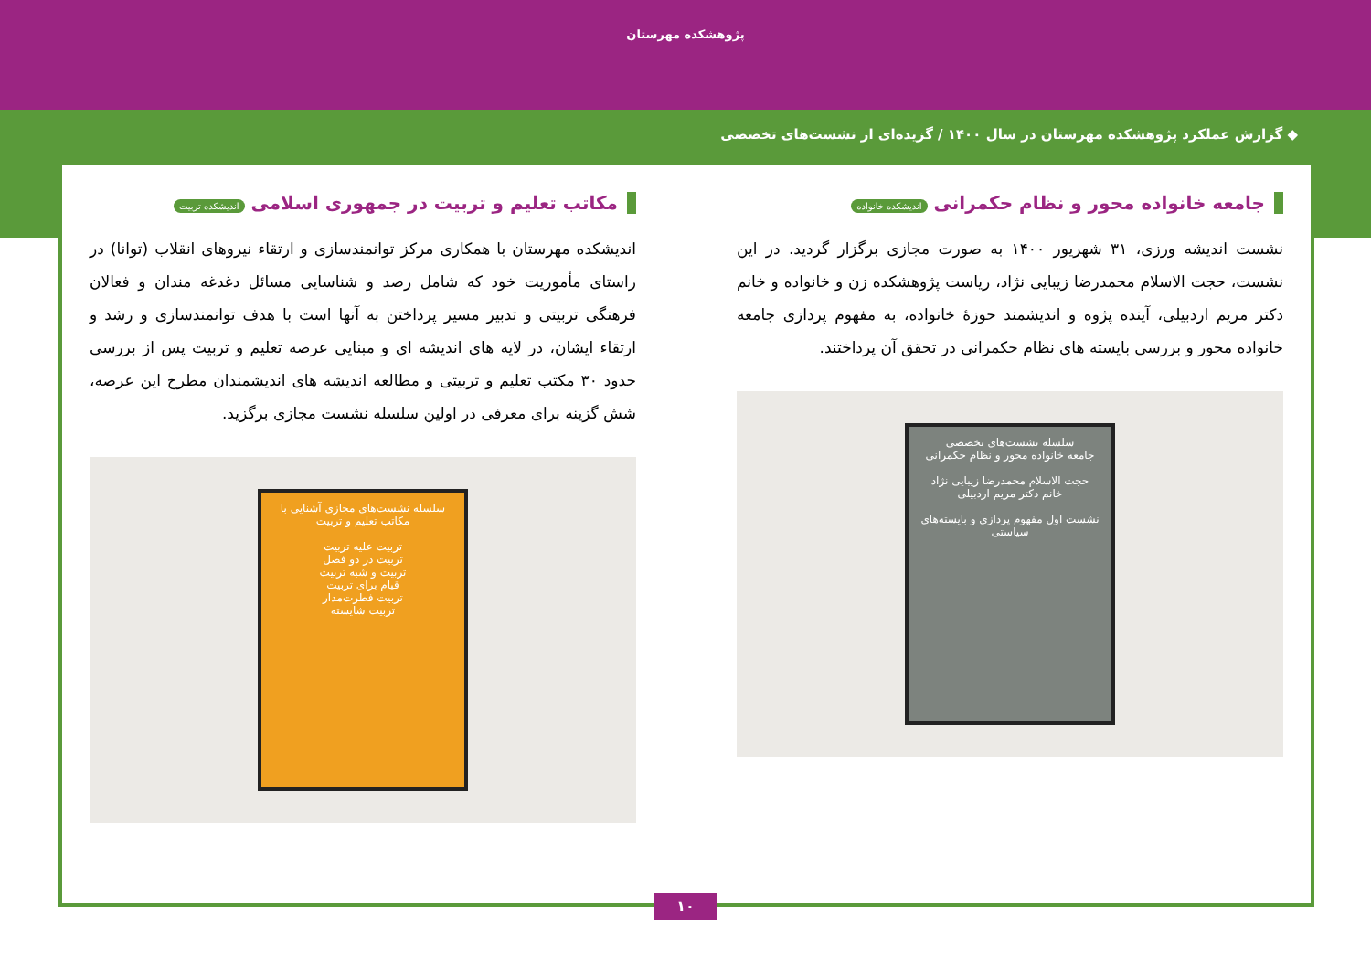پژوهشکده مهرستان
◆ گزارش عملکرد پژوهشکده مهرستان در سال ۱۴۰۰ / گزیده‌ای از نشست‌های تخصصی
جامعه خانواده محور و نظام حکمرانی اندیشکده خانواده
نشست اندیشه ورزی، ۳۱ شهریور ۱۴۰۰ به صورت مجازی برگزار گردید. در این نشست، حجت الاسلام محمدرضا زیبایی نژاد، ریاست پژوهشکده زن و خانواده و خانم دکتر مریم اردبیلی، آینده پژوه و اندیشمند حوزهٔ خانواده، به مفهوم پردازی جامعه خانواده محور و بررسی بایسته های نظام حکمرانی در تحقق آن پرداختند.
سلسله نشست‌های تخصصی
جامعه خانواده محور و نظام حکمرانی
حجت الاسلام محمدرضا زیبایی نژاد
خانم دکتر مریم اردبیلی
نشست اول مفهوم پردازی و بایسته‌های سیاستی
مکاتب تعلیم و تربیت در جمهوری اسلامی اندیشکده تربیت
اندیشکده مهرستان با همکاری مرکز توانمندسازی و ارتقاء نیروهای انقلاب (توانا) در راستای مأموریت خود که شامل رصد و شناسایی مسائل دغدغه مندان و فعالان فرهنگی تربیتی و تدبیر مسیر پرداختن به آنها است با هدف توانمندسازی و رشد و ارتقاء ایشان، در لایه های اندیشه ای و مبنایی عرصه تعلیم و تربیت پس از بررسی حدود ۳۰ مکتب تعلیم و تربیتی و مطالعه اندیشه های اندیشمندان مطرح این عرصه، شش گزینه برای معرفی در اولین سلسله نشست مجازی برگزید.
سلسله نشست‌های مجازی آشنایی با مکاتب تعلیم و تربیت
تربیت علیه تربیت
تربیت در دو فصل
تربیت و شبه تربیت
قیام برای تربیت
تربیت فطرت‌مدار
تربیت شایسته
۱۰